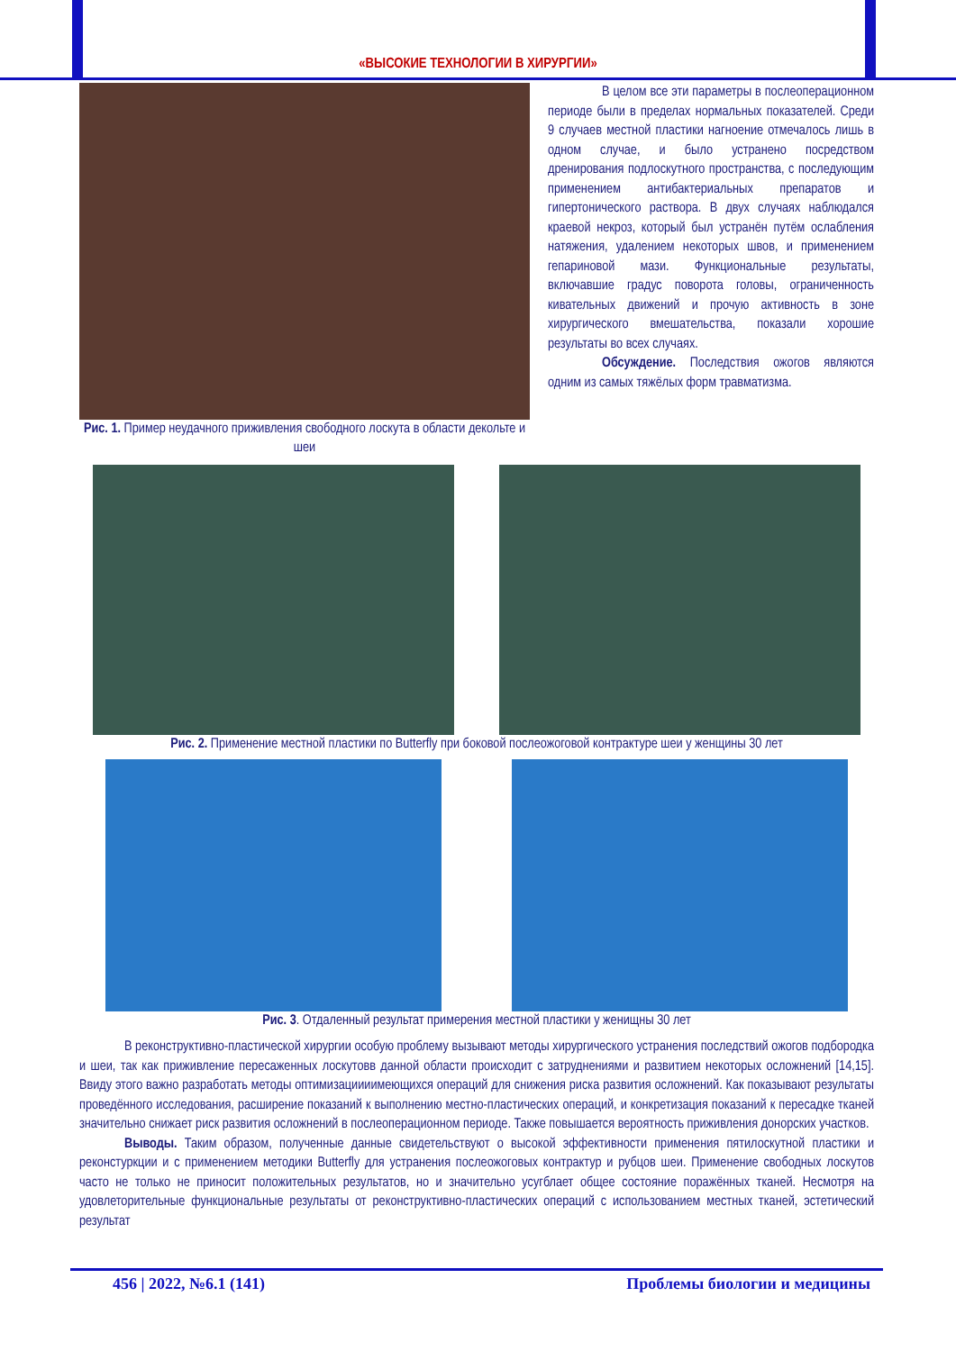«ВЫСОКИЕ ТЕХНОЛОГИИ В ХИРУРГИИ»
Рис. 1. Пример неудачного приживления свободного лоскута в области декольте и шеи
В целом все эти параметры в послеоперационном периоде были в пределах нормальных показателей. Среди 9 случаев местной пластики нагноение отмечалось лишь в одном случае, и было устранено посредством дренирования подлоскутного пространства, с последующим применением антибактериальных препаратов и гипертонического раствора. В двух случаях наблюдался краевой некроз, который был устранён путём ослабления натяжения, удалением некоторых швов, и применением гепариновой мази. Функциональные результаты, включавшие градус поворота головы, ограниченность кивательных движений и прочую активность в зоне хирургического вмешательства, показали хорошие результаты во всех случаях.
Обсуждение. Последствия ожогов являются одним из самых тяжёлых форм травматизма.
Рис. 2. Применение местной пластики по Butterfly при боковой послеожоговой контрактуре шеи у женщины 30 лет
Рис. 3. Отдаленный результат примерения местной пластики у женищны 30 лет
В реконструктивно-пластической хирургии особую проблему вызывают методы хирургического устранения последствий ожогов подбородка и шеи, так как приживление пересаженных лоскутовв данной области происходит с затруднениями и развитием некоторых осложнений [14,15]. Ввиду этого важно разработать методы оптимизациииимеющихся операций для снижения риска развития осложнений. Как показывают результаты проведённого исследования, расширение показаний к выполнению местно-пластических операций, и конкретизация показаний к пересадке тканей значительно снижает риск развития осложнений в послеоперационном периоде. Также повышается вероятность приживления донорских участков.
Выводы. Таким образом, полученные данные свидетельствуют о высокой эффективности применения пятилоскутной пластики и реконстуркции и с применением методики Butterfly для устранения послеожоговых контрактур и рубцов шеи. Применение свободных лоскутов часто не только не приносит положительных результатов, но и значительно усугблает общее состояние поражённых тканей. Несмотря на удовлеторительные функциональные результаты от реконструктивно-пластических операций с использованием местных тканей, эстетический результат
456 | 2022, №6.1 (141) Проблемы биологии и медицины